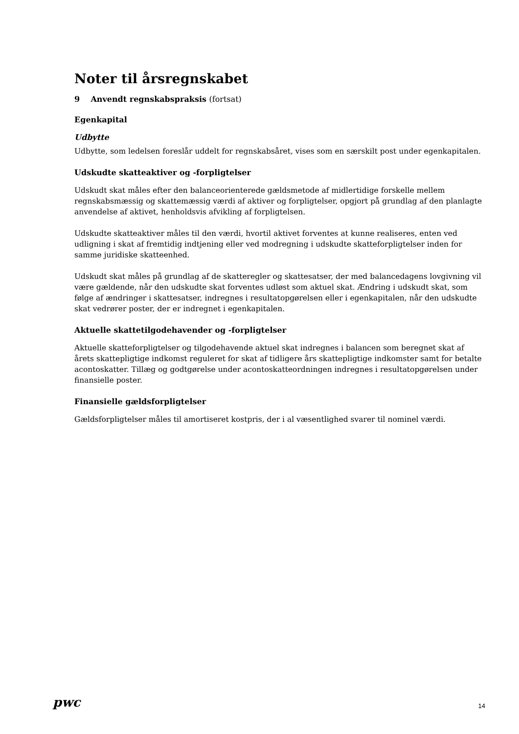Noter til årsregnskabet
9 Anvendt regnskabspraksis (fortsat)
Egenkapital
Udbytte
Udbytte, som ledelsen foreslår uddelt for regnskabsåret, vises som en særskilt post under egenkapitalen.
Udskudte skatteaktiver og -forpligtelser
Udskudt skat måles efter den balanceorienterede gældsmetode af midlertidige forskelle mellem regnskabsmæssig og skattemæssig værdi af aktiver og forpligtelser, opgjort på grundlag af den planlagte anvendelse af aktivet, henholdsvis afvikling af forpligtelsen.
Udskudte skatteaktiver måles til den værdi, hvortil aktivet forventes at kunne realiseres, enten ved udligning i skat af fremtidig indtjening eller ved modregning i udskudte skatteforpligtelser inden for samme juridiske skatteenhed.
Udskudt skat måles på grundlag af de skatteregler og skattesatser, der med balancedagens lovgivning vil være gældende, når den udskudte skat forventes udløst som aktuel skat. Ændring i udskudt skat, som følge af ændringer i skattesatser, indregnes i resultatopgørelsen eller i egenkapitalen, når den udskudte skat vedrører poster, der er indregnet i egenkapitalen.
Aktuelle skattetilgodehavender og -forpligtelser
Aktuelle skatteforpligtelser og tilgodehavende aktuel skat indregnes i balancen som beregnet skat af årets skattepligtige indkomst reguleret for skat af tidligere års skattepligtige indkomster samt for betalte acontoskatter. Tillæg og godtgørelse under acontoskatteordningen indregnes i resultatopgørelsen under finansielle poster.
Finansielle gældsforpligtelser
Gældsforpligtelser måles til amortiseret kostpris, der i al væsentlighed svarer til nominel værdi.
pwc
14